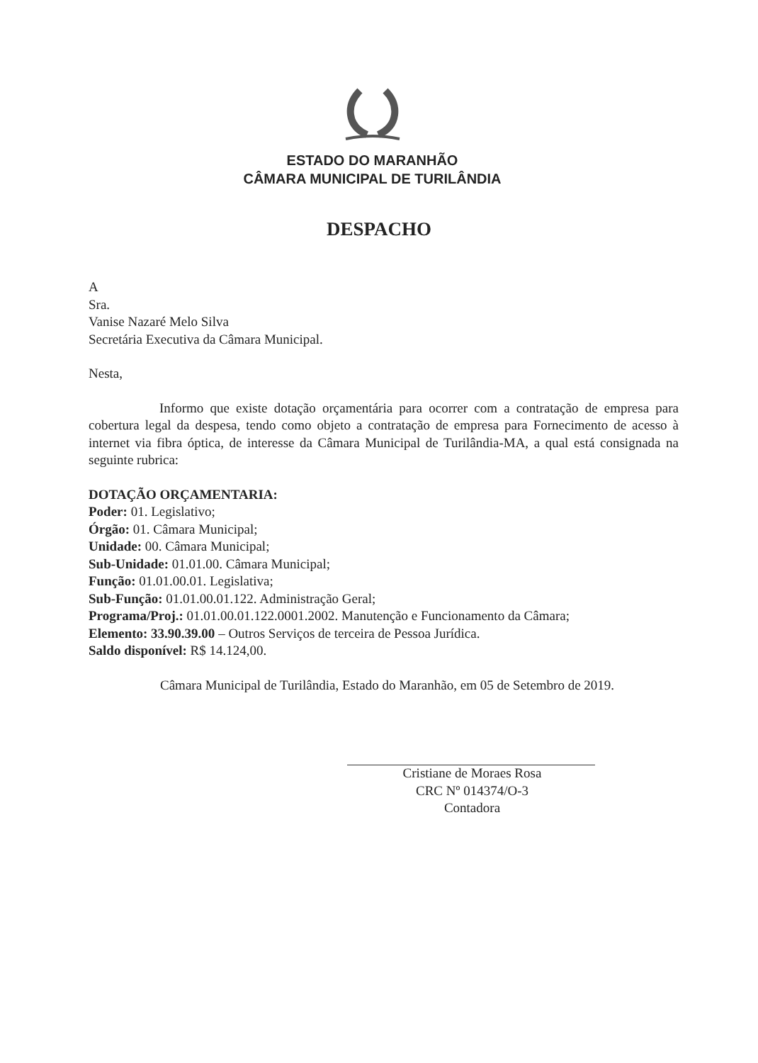ESTADO DO MARANHÃO
CÂMARA MUNICIPAL DE TURILÂNDIA
DESPACHO
A
Sra.
Vanise Nazaré Melo Silva
Secretária Executiva da Câmara Municipal.
Nesta,
Informo que existe dotação orçamentária para ocorrer com a contratação de empresa para cobertura legal da despesa, tendo como objeto a contratação de empresa para Fornecimento de acesso à internet via fibra óptica, de interesse da Câmara Municipal de Turilândia-MA, a qual está consignada na seguinte rubrica:
DOTAÇÃO ORÇAMENTARIA:
Poder: 01. Legislativo;
Órgão: 01. Câmara Municipal;
Unidade: 00. Câmara Municipal;
Sub-Unidade: 01.01.00. Câmara Municipal;
Função: 01.01.00.01. Legislativa;
Sub-Função: 01.01.00.01.122. Administração Geral;
Programa/Proj.: 01.01.00.01.122.0001.2002. Manutenção e Funcionamento da Câmara;
Elemento: 33.90.39.00 – Outros Serviços de terceira de Pessoa Jurídica.
Saldo disponível: R$ 14.124,00.
Câmara Municipal de Turilândia, Estado do Maranhão, em 05 de Setembro de 2019.
Cristiane de Moraes Rosa
CRC Nº 014374/O-3
Contadora